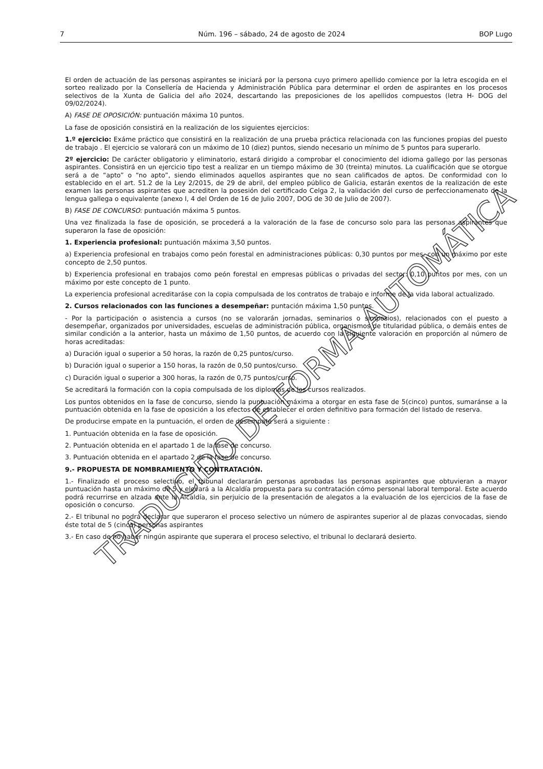7 Núm. 196 – sábado, 24 de agosto de 2024 BOP Lugo
El orden de actuación de las personas aspirantes se iniciará por la persona cuyo primero apellido comience por la letra escogida en el sorteo realizado por la Consellería de Hacienda y Administración Pública para determinar el orden de aspirantes en los procesos selectivos de la Xunta de Galicia del año 2024, descartando las preposiciones de los apellidos compuestos (letra H- DOG del 09/02/2024).
A) FASE DE OPOSICIÓN: puntuación máxima 10 puntos.
La fase de oposición consistirá en la realización de los siguientes ejercicios:
1.º ejercicio: Exáme práctico que consistirá en la realización de una prueba práctica relacionada con las funciones propias del puesto de trabajo . El ejercicio se valorará con un máximo de 10 (diez) puntos, siendo necesario un mínimo de 5 puntos para superarlo.
2º ejercicio: De carácter obligatorio y eliminatorio, estará dirigido a comprobar el conocimiento del idioma gallego por las personas aspirantes. Consistirá en un ejercicio tipo test a realizar en un tiempo máximo de 30 (treinta) minutos. La cualificación que se otorgue será a de “apto” o “no apto”, siendo eliminados aquellos aspirantes que no sean calificados de aptos. De conformidad con lo establecido en el art. 51.2 de la Ley 2/2015, de 29 de abril, del empleo público de Galicia, estarán exentos de la realización de este examen las personas aspirantes que acrediten la posesión del certificado Celga 2, la validación del curso de perfeccionamenato de la lengua gallega o equivalente (anexo I, 4 del Orden de 16 de Julio 2007, DOG de 30 de Julio de 2007).
B) FASE DE CONCURSO: puntuación máxima 5 puntos.
Una vez finalizada la fase de oposición, se procederá a la valoración de la fase de concurso solo para las personas aspirantes que superaron la fase de oposición:
1. Experiencia profesional: puntuación máxima 3,50 puntos.
a) Experiencia profesional en trabajos como peón forestal en administraciones públicas: 0,30 puntos por mes, con un máximo por este concepto de 2,50 puntos.
b) Experiencia profesional en trabajos como peón forestal en empresas públicas o privadas del sector: 0,10 puntos por mes, con un máximo por este concepto de 1 punto.
La experiencia profesional acreditaráse con la copia compulsada de los contratos de trabajo e informe de la vida laboral actualizado.
2. Cursos relacionados con las funciones a desempeñar: puntación máxima 1,50 puntos.
- Por la participación o asistencia a cursos (no se valorarán jornadas, seminarios o simposios), relacionados con el puesto a desempeñar, organizados por universidades, escuelas de administración pública, organismos de titularidad pública, o demáis entes de similar condición a la anterior, hasta un máximo de 1,50 puntos, de acuerdo con la siguiente valoración en proporción al número de horas acreditadas:
a) Duración igual o superior a 50 horas, la razón de 0,25 puntos/curso.
b) Duración igual o superior a 150 horas, la razón de 0,50 puntos/curso.
c) Duración igual o superior a 300 horas, la razón de 0,75 puntos/curso.
Se acreditará la formación con la copia compulsada de los diplomas de los cursos realizados.
Los puntos obtenidos en la fase de concurso, siendo la puntuación máxima a otorgar en esta fase de 5(cinco) puntos, sumaránse a la puntuación obtenida en la fase de oposición a los efectos de establecer el orden definitivo para formación del listado de reserva.
De producirse empate en la puntuación, el orden de desempate será a siguiente :
1. Puntuación obtenida en la fase de oposición.
2. Puntuación obtenida en el apartado 1 de la fase de concurso.
3. Puntuación obtenida en el apartado 2 de la fase de concurso.
9.- PROPUESTA DE NOMBRAMIENTO Y CONTRATACIÓN.
1.- Finalizado el proceso selectivo, el tribunal declararán personas aprobadas las personas aspirantes que obtuvieran a mayor puntuación hasta un máximo de 5 y elevará a la Alcaldía propuesta para su contratación cómo personal laboral temporal. Este acuerdo podrá recurrirse en alzada ante la Alcaldía, sin perjuicio de la presentación de alegatos a la evaluación de los ejercicios de la fase de oposición o concurso.
2.- El tribunal no podrá declarar que superaron el proceso selectivo un número de aspirantes superior al de plazas convocadas, siendo éste total de 5 (cinco) personas aspirantes
3.- En caso de no haber ningún aspirante que superara el proceso selectivo, el tribunal lo declarará desierto.
TRADUCIDO DE FORMA AUTOMÁTICA